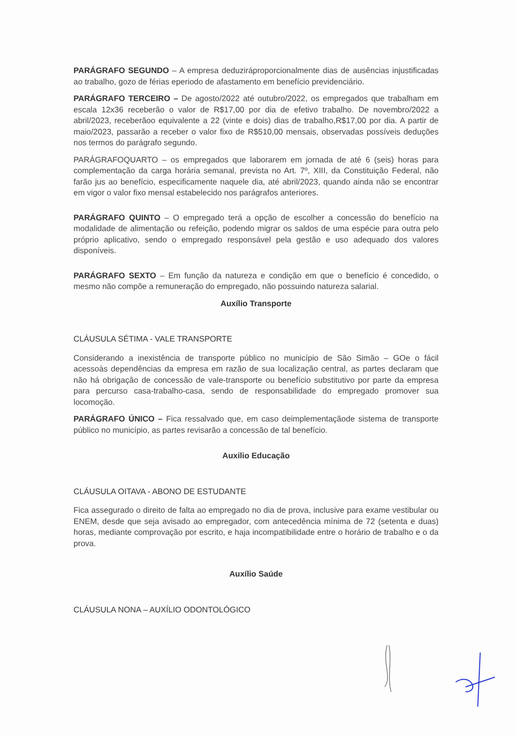PARÁGRAFO SEGUNDO – A empresa deduziráproporcionalmente dias de ausências injustificadas ao trabalho, gozo de férias eperiodo de afastamento em benefício previdenciário.
PARÁGRAFO TERCEIRO – De agosto/2022 até outubro/2022, os empregados que trabalham em escala 12x36 receberão o valor de R$17,00 por dia de efetivo trabalho. De novembro/2022 a abril/2023, receberãoo equivalente a 22 (vinte e dois) dias de trabalho,R$17,00 por dia. A partir de maio/2023, passarão a receber o valor fixo de R$510,00 mensais, observadas possíveis deduções nos termos do parágrafo segundo.
PARÁGRAFOQUARTO – os empregados que laborarem em jornada de até 6 (seis) horas para complementação da carga horária semanal, prevista no Art. 7º, XIII, da Constituição Federal, não farão jus ao benefício, especificamente naquele dia, até abril/2023, quando ainda não se encontrar em vigor o valor fixo mensal estabelecido nos parágrafos anteriores.
PARÁGRAFO QUINTO – O empregado terá a opção de escolher a concessão do benefício na modalidade de alimentação ou refeição, podendo migrar os saldos de uma espécie para outra pelo próprio aplicativo, sendo o empregado responsável pela gestão e uso adequado dos valores disponíveis.
PARÁGRAFO SEXTO – Em função da natureza e condição em que o benefício é concedido, o mesmo não compõe a remuneração do empregado, não possuindo natureza salarial.
Auxílio Transporte
CLÁUSULA SÉTIMA - VALE TRANSPORTE
Considerando a inexistência de transporte público no município de São Simão – GOe o fácil acessoàs dependências da empresa em razão de sua localização central, as partes declaram que não há obrigação de concessão de vale-transporte ou benefício substitutivo por parte da empresa para percurso casa-trabalho-casa, sendo de responsabilidade do empregado promover sua locomoção.
PARÁGRAFO ÚNICO – Fica ressalvado que, em caso deimplementaçãode sistema de transporte público no município, as partes revisarão a concessão de tal benefício.
Auxilio Educação
CLÁUSULA OITAVA - ABONO DE ESTUDANTE
Fica assegurado o direito de falta ao empregado no dia de prova, inclusive para exame vestibular ou ENEM, desde que seja avisado ao empregador, com antecedência mínima de 72 (setenta e duas) horas, mediante comprovação por escrito, e haja incompatibilidade entre o horário de trabalho e o da prova.
Auxílio Saúde
CLÁUSULA NONA – AUXÍLIO ODONTOLÓGICO